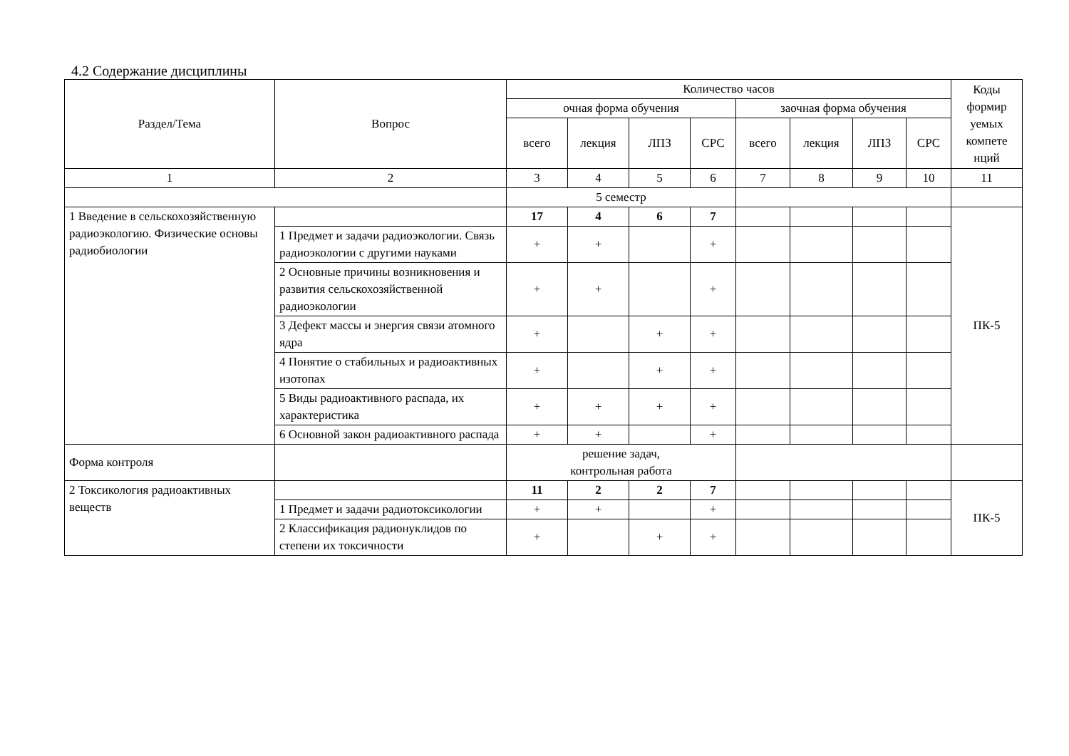4.2 Содержание дисциплины
| Раздел/Тема | Вопрос | Количество часов | | | | | | | | Коды формир уемых компете нций |
| --- | --- | --- | --- | --- | --- | --- | --- | --- | --- | --- |
| | | очная форма обучения | | | | заочная форма обучения | | | | |
| | | всего | лекция | ЛПЗ | СРС | всего | лекция | ЛПЗ | СРС | |
| 1 | 2 | 3 | 4 | 5 | 6 | 7 | 8 | 9 | 10 | 11 |
| | | 5 семестр | | | | | | | | |
| 1 Введение в сельскохозяйственную радиоэкологию. Физические основы радиобиологии | | 17 | 4 | 6 | 7 | | | | | ПК-5 |
| | 1 Предмет и задачи радиоэкологии. Связь радиоэкологии с другими науками | + | + | | + | | | | | |
| | 2 Основные причины возникновения и развития сельскохозяйственной радиоэкологии | + | + | | + | | | | | |
| | 3 Дефект массы и энергия связи атомного ядра | + | | + | + | | | | | |
| | 4 Понятие о стабильных и радиоактивных изотопах | + | | + | + | | | | | |
| | 5 Виды радиоактивного распада, их характеристика | + | + | + | + | | | | | |
| | 6 Основной закон радиоактивного распада | + | + | | + | | | | | |
| Форма контроля | | решение задач, контрольная работа | | | | | | | | |
| 2 Токсикология радиоактивных веществ | | 11 | 2 | 2 | 7 | | | | | ПК-5 |
| | 1 Предмет и задачи радиотоксикологии | + | + | | + | | | | | |
| | 2 Классификация радионуклидов по степени их токсичности | + | | + | + | | | | | |